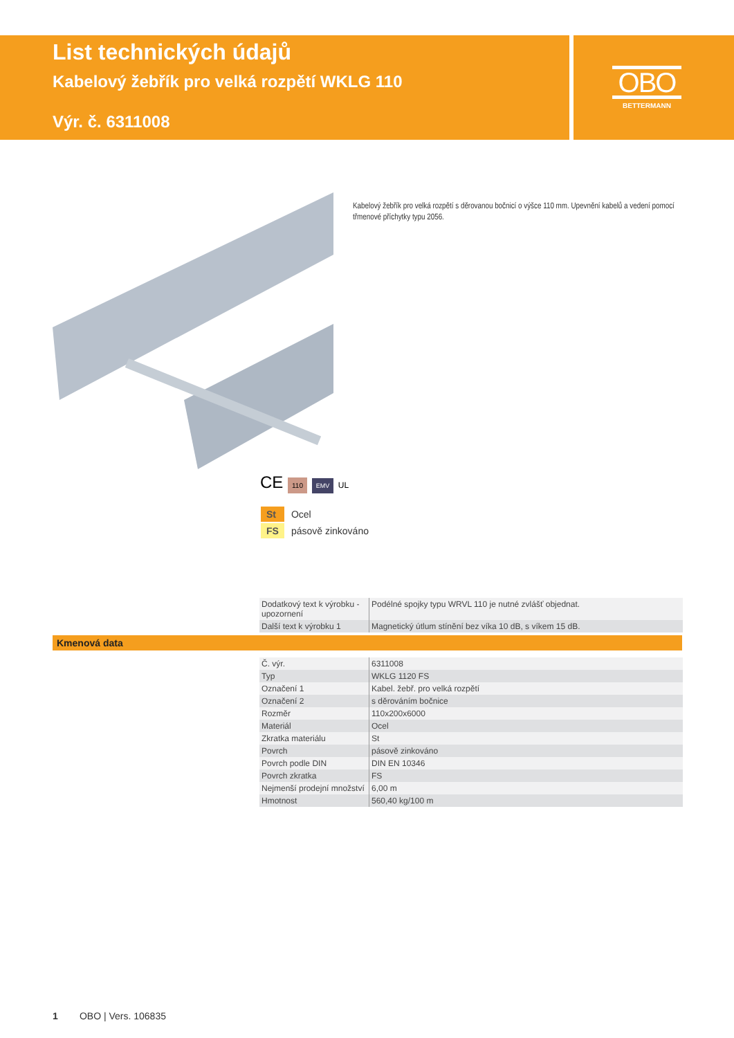List technických údajů
Kabelový žebřík pro velká rozpětí WKLG 110
Výr. č. 6311008
OBO
BETTERMANN
Kabelový žebřík pro velká rozpětí s děrovanou bočnicí o výšce 110 mm. Upevnění kabelů a vedení pomocí třmenové příchytky typu 2056.
CE 110 EMV UL
| St | Ocel |
| FS | pásově zinkováno |
| Dodatkový text k výrobku - upozornení | Podélné spojky typu WRVL 110 je nutné zvlášť objednat. |
| Další text k výrobku 1 | Magnetický útlum stínění bez víka 10 dB, s víkem 15 dB. |
Kmenová data
| Č. výr. | 6311008 |
| Typ | WKLG 1120 FS |
| Označení 1 | Kabel. žebř. pro velká rozpětí |
| Označení 2 | s děrováním bočnice |
| Rozměr | 110x200x6000 |
| Materiál | Ocel |
| Zkratka materiálu | St |
| Povrch | pásově zinkováno |
| Povrch podle DIN | DIN EN 10346 |
| Povrch zkratka | FS |
| Nejmenší prodejní množství | 6,00 m |
| Hmotnost | 560,40 kg/100 m |
1 OBO | Vers. 106835